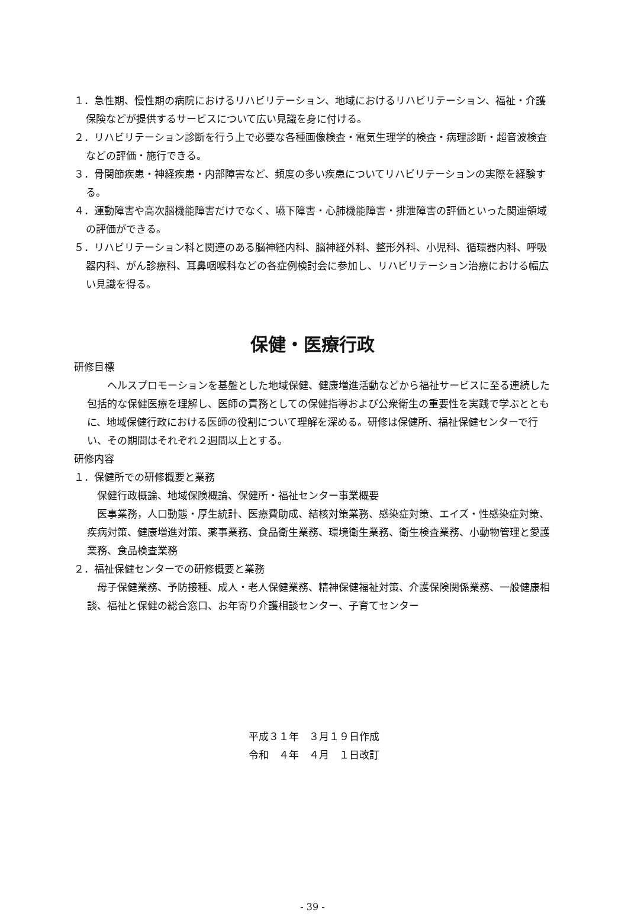１．急性期、慢性期の病院におけるリハビリテーション、地域におけるリハビリテーション、福祉・介護保険などが提供するサービスについて広い見識を身に付ける。
２．リハビリテーション診断を行う上で必要な各種画像検査・電気生理学的検査・病理診断・超音波検査などの評価・施行できる。
３．骨関節疾患・神経疾患・内部障害など、頻度の多い疾患についてリハビリテーションの実際を経験する。
４．運動障害や高次脳機能障害だけでなく、嚥下障害・心肺機能障害・排泄障害の評価といった関連領域の評価ができる。
５．リハビリテーション科と関連のある脳神経内科、脳神経外科、整形外科、小児科、循環器内科、呼吸器内科、がん診療科、耳鼻咽喉科などの各症例検討会に参加し、リハビリテーション治療における幅広い見識を得る。
保健・医療行政
研修目標
　　ヘルスプロモーションを基盤とした地域保健、健康増進活動などから福祉サービスに至る連続した包括的な保健医療を理解し、医師の責務としての保健指導および公衆衛生の重要性を実践で学ぶとともに、地域保健行政における医師の役割について理解を深める。研修は保健所、福祉保健センターで行い、その期間はそれぞれ２週間以上とする。
研修内容
１．保健所での研修概要と業務
　保健行政概論、地域保険概論、保健所・福祉センター事業概要
　医事業務，人口動態・厚生統計、医療費助成、結核対策業務、感染症対策、エイズ・性感染症対策、疾病対策、健康増進対策、薬事業務、食品衛生業務、環境衛生業務、衛生検査業務、小動物管理と愛護業務、食品検査業務
２．福祉保健センターでの研修概要と業務
　母子保健業務、予防接種、成人・老人保健業務、精神保健福祉対策、介護保険関係業務、一般健康相談、福祉と保健の総合窓口、お年寄り介護相談センター、子育てセンター
平成３１年　３月１９日作成
令和　４年　４月　１日改訂
- 39 -